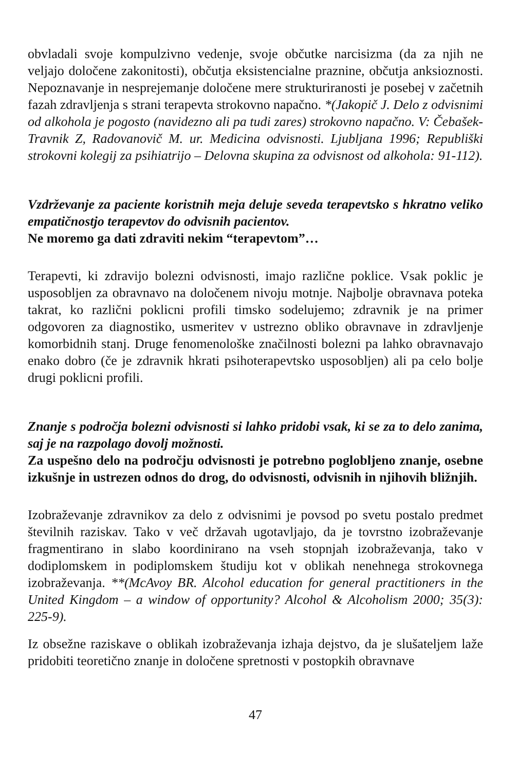obvladali svoje kompulzivno vedenje, svoje občutke narcisizma (da za njih ne veljajo določene zakonitosti), občutja eksistencialne praznine, občutja anksioznosti. Nepoznavanje in nesprejemanje določene mere strukturiranosti je posebej v začetnih fazah zdravljenja s strani terapevta strokovno napačno. *(Jakopič J. Delo z odvisnimi od alkohola je pogosto (navidezno ali pa tudi zares) strokovno napačno. V: Čebašek-Travnik Z, Radovanovič M. ur. Medicina odvisnosti. Ljubljana 1996; Republiški strokovni kolegij za psihiatrijo – Delovna skupina za odvisnost od alkohola: 91-112).
Vzdrževanje za paciente koristnih meja deluje seveda terapevtsko s hkratno veliko empatičnostjo terapevtov do odvisnih pacientov.
Ne moremo ga dati zdraviti nekim “terapevtom”…
Terapevti, ki zdravijo bolezni odvisnosti, imajo različne poklice. Vsak poklic je usposobljen za obravnavo na določenem nivoju motnje. Najbolje obravnava poteka takrat, ko različni poklicni profili timsko sodelujemo; zdravnik je na primer odgovoren za diagnostiko, usmeritev v ustrezno obliko obravnave in zdravljenje komorbidnih stanj. Druge fenomenološke značilnosti bolezni pa lahko obravnavajo enako dobro (če je zdravnik hkrati psihoterapevtsko usposobljen) ali pa celo bolje drugi poklicni profili.
Znanje s področja bolezni odvisnosti si lahko pridobi vsak, ki se za to delo zanima, saj je na razpolago dovolj možnosti.
Za uspešno delo na področju odvisnosti je potrebno poglobljeno znanje, osebne izkušnje in ustrezen odnos do drog, do odvisnosti, odvisnih in njihovih bližnjih.
Izobraževanje zdravnikov za delo z odvisnimi je povsod po svetu postalo predmet številnih raziskav. Tako v več državah ugotavljajo, da je tovrstno izobraževanje fragmentirano in slabo koordinirano na vseh stopnjah izobraževanja, tako v dodiplomskem in podiplomskem študiju kot v oblikah nenehnega strokovnega izobraževanja. **(McAvoy BR. Alcohol education for general practitioners in the United Kingdom – a window of opportunity? Alcohol & Alcoholism 2000; 35(3): 225-9).
Iz obsežne raziskave o oblikah izobraževanja izhaja dejstvo, da je slušateljem laže pridobiti teoretično znanje in določene spretnosti v postopkih obravnave
47